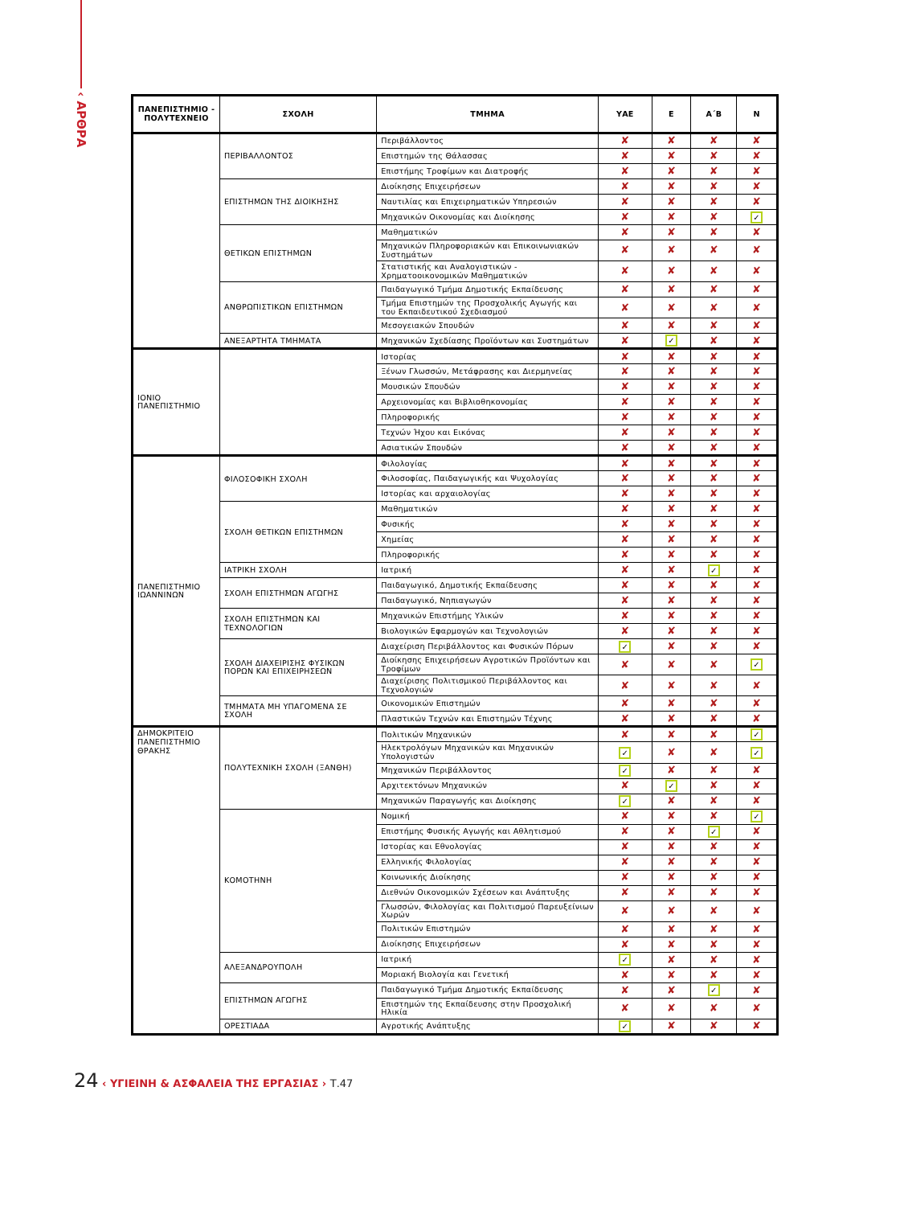‹ ΑΡΘΡΑ
| ΠΑΝΕΠΙΣΤΗΜΙΟ - ΠΟΛΥΤΕΧΝΕΙΟ | ΣΧΟΛΗ | ΤΜΗΜΑ | ΥΑΕ | Ε | Α΄Β | Ν |
| --- | --- | --- | --- | --- | --- | --- |
| | ΠΕΡΙΒΑΛΛΟΝΤΟΣ | Περιβάλλοντος | ✘ | ✘ | ✘ | ✘ |
| | | Επιστημών της Θάλασσας | ✘ | ✘ | ✘ | ✘ |
| | | Επιστήμης Τροφίμων και Διατροφής | ✘ | ✘ | ✘ | ✘ |
| | ΕΠΙΣΤΗΜΩΝ ΤΗΣ ΔΙΟΙΚΗΣΗΣ | Διοίκησης Επιχειρήσεων | ✘ | ✘ | ✘ | ✘ |
| | | Ναυτιλίας και Επιχειρηματικών Υπηρεσιών | ✘ | ✘ | ✘ | ✘ |
| | | Μηχανικών Οικονομίας και Διοίκησης | ✘ | ✘ | ✘ | ✓ |
| | ΘΕΤΙΚΩΝ ΕΠΙΣΤΗΜΩΝ | Μαθηματικών | ✘ | ✘ | ✘ | ✘ |
| | | Μηχανικών Πληροφοριακών και Επικοινωνιακών Συστημάτων | ✘ | ✘ | ✘ | ✘ |
| | | Στατιστικής και Αναλογιστικών - Χρηματοοικονομικών Μαθηματικών | ✘ | ✘ | ✘ | ✘ |
| | ΑΝΘΡΩΠΙΣΤΙΚΩΝ ΕΠΙΣΤΗΜΩΝ | Παιδαγωγικό Τμήμα Δημοτικής Εκπαίδευσης | ✘ | ✘ | ✘ | ✘ |
| | | Τμήμα Επιστημών της Προσχολικής Αγωγής και του Εκπαιδευτικού Σχεδιασμού | ✘ | ✘ | ✘ | ✘ |
| | | Μεσογειακών Σπουδών | ✘ | ✘ | ✘ | ✘ |
| | ΑΝΕΞΑΡΤΗΤΑ ΤΜΗΜΑΤΑ | Μηχανικών Σχεδίασης Προϊόντων και Συστημάτων | ✘ | ✓ | ✘ | ✘ |
| ΙΟΝΙΟ ΠΑΝΕΠΙΣΤΗΜΙΟ | | Ιστορίας | ✘ | ✘ | ✘ | ✘ |
| | | Ξένων Γλωσσών, Μετάφρασης και Διερμηνείας | ✘ | ✘ | ✘ | ✘ |
| | | Μουσικών Σπουδών | ✘ | ✘ | ✘ | ✘ |
| | | Αρχειονομίας και Βιβλιοθηκονομίας | ✘ | ✘ | ✘ | ✘ |
| | | Πληροφορικής | ✘ | ✘ | ✘ | ✘ |
| | | Τεχνών Ήχου και Εικόνας | ✘ | ✘ | ✘ | ✘ |
| | | Ασιατικών Σπουδών | ✘ | ✘ | ✘ | ✘ |
| ΠΑΝΕΠΙΣΤΗΜΙΟ ΙΩΑΝΝΙΝΩΝ | ΦΙΛΟΣΟΦΙΚΗ ΣΧΟΛΗ | Φιλολογίας | ✘ | ✘ | ✘ | ✘ |
| | | Φιλοσοφίας, Παιδαγωγικής και Ψυχολογίας | ✘ | ✘ | ✘ | ✘ |
| | | Ιστορίας και αρχαιολογίας | ✘ | ✘ | ✘ | ✘ |
| | ΣΧΟΛΗ ΘΕΤΙΚΩΝ ΕΠΙΣΤΗΜΩΝ | Μαθηματικών | ✘ | ✘ | ✘ | ✘ |
| | | Φυσικής | ✘ | ✘ | ✘ | ✘ |
| | | Χημείας | ✘ | ✘ | ✘ | ✘ |
| | | Πληροφορικής | ✘ | ✘ | ✘ | ✘ |
| | ΙΑΤΡΙΚΗ ΣΧΟΛΗ | Ιατρική | ✘ | ✘ | ✓ | ✘ |
| | ΣΧΟΛΗ ΕΠΙΣΤΗΜΩΝ ΑΓΩΓΗΣ | Παιδαγωγικό, Δημοτικής Εκπαίδευσης | ✘ | ✘ | ✘ | ✘ |
| | | Παιδαγωγικό, Νηπιαγωγών | ✘ | ✘ | ✘ | ✘ |
| | ΣΧΟΛΗ ΕΠΙΣΤΗΜΩΝ ΚΑΙ ΤΕΧΝΟΛΟΓΙΩΝ | Μηχανικών Επιστήμης Υλικών | ✘ | ✘ | ✘ | ✘ |
| | | Βιολογικών Εφαρμογών και Τεχνολογιών | ✘ | ✘ | ✘ | ✘ |
| | ΣΧΟΛΗ ΔΙΑΧΕΙΡΙΣΗΣ ΦΥΣΙΚΩΝ ΠΟΡΩΝ ΚΑΙ ΕΠΙΧΕΙΡΗΣΕΩΝ | Διαχείριση Περιβάλλοντος και Φυσικών Πόρων | ✓ | ✘ | ✘ | ✘ |
| | | Διοίκησης Επιχειρήσεων Αγροτικών Προϊόντων και Τροφίμων | ✘ | ✘ | ✘ | ✓ |
| | | Διαχείρισης Πολιτισμικού Περιβάλλοντος και Τεχνολογιών | ✘ | ✘ | ✘ | ✘ |
| | ΤΜΗΜΑΤΑ ΜΗ ΥΠΑΓΟΜΕΝΑ ΣΕ ΣΧΟΛΗ | Οικονομικών Επιστημών | ✘ | ✘ | ✘ | ✘ |
| | | Πλαστικών Τεχνών και Επιστημών Τέχνης | ✘ | ✘ | ✘ | ✘ |
| ΔΗΜΟΚΡΙΤΕΙΟ ΠΑΝΕΠΙΣΤΗΜΙΟ ΘΡΑΚΗΣ | ΠΟΛΥΤΕΧΝΙΚΗ ΣΧΟΛΗ (ΞΑΝΘΗ) | Πολιτικών Μηχανικών | ✘ | ✘ | ✘ | ✓ |
| | | Ηλεκτρολόγων Μηχανικών και Μηχανικών Υπολογιστών | ✓ | ✘ | ✘ | ✓ |
| | | Μηχανικών Περιβάλλοντος | ✓ | ✘ | ✘ | ✘ |
| | | Αρχιτεκτόνων Μηχανικών | ✘ | ✓ | ✘ | ✘ |
| | | Μηχανικών Παραγωγής και Διοίκησης | ✓ | ✘ | ✘ | ✘ |
| | ΚΟΜΟΤΗΝΗ | Νομική | ✘ | ✘ | ✘ | ✓ |
| | | Επιστήμης Φυσικής Αγωγής και Αθλητισμού | ✘ | ✘ | ✓ | ✘ |
| | | Ιστορίας και Εθνολογίας | ✘ | ✘ | ✘ | ✘ |
| | | Ελληνικής Φιλολογίας | ✘ | ✘ | ✘ | ✘ |
| | | Κοινωνικής Διοίκησης | ✘ | ✘ | ✘ | ✘ |
| | | Διεθνών Οικονομικών Σχέσεων και Ανάπτυξης | ✘ | ✘ | ✘ | ✘ |
| | | Γλωσσών, Φιλολογίας και Πολιτισμού Παρευξείνιων Χωρών | ✘ | ✘ | ✘ | ✘ |
| | | Πολιτικών Επιστημών | ✘ | ✘ | ✘ | ✘ |
| | | Διοίκησης Επιχειρήσεων | ✘ | ✘ | ✘ | ✘ |
| | ΑΛΕΞΑΝΔΡΟΥΠΟΛΗ | Ιατρική | ✓ | ✘ | ✘ | ✘ |
| | | Μοριακή Βιολογία και Γενετική | ✘ | ✘ | ✘ | ✘ |
| | ΕΠΙΣΤΗΜΩΝ ΑΓΩΓΗΣ | Παιδαγωγικό Τμήμα Δημοτικής Εκπαίδευσης | ✘ | ✘ | ✓ | ✘ |
| | | Επιστημών της Εκπαίδευσης στην Προσχολική Ηλικία | ✘ | ✘ | ✘ | ✘ |
| | ΟΡΕΣΤΙΑΔΑ | Αγροτικής Ανάπτυξης | ✓ | ✘ | ✘ | ✘ |
24 ‹ ΥΓΙΕΙΝΗ & ΑΣΦΑΛΕΙΑ ΤΗΣ ΕΡΓΑΣΙΑΣ › Τ.47